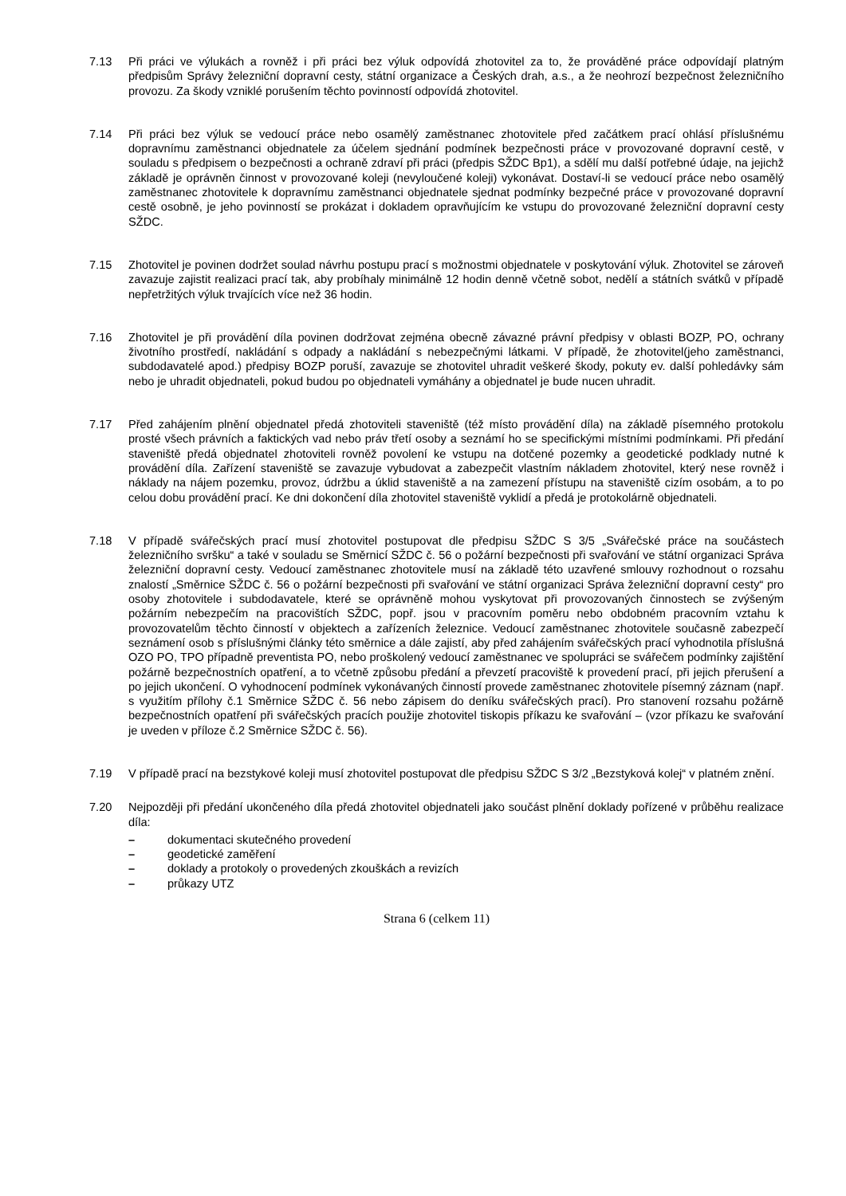7.13 Při práci ve výlukách a rovněž i při práci bez výluk odpovídá zhotovitel za to, že prováděné práce odpovídají platným předpisům Správy železniční dopravní cesty, státní organizace a Českých drah, a.s., a že neohrozí bezpečnost železničního provozu. Za škody vzniklé porušením těchto povinností odpovídá zhotovitel.
7.14 Při práci bez výluk se vedoucí práce nebo osamělý zaměstnanec zhotovitele před začátkem prací ohlásí příslušnému dopravnímu zaměstnanci objednatele za účelem sjednání podmínek bezpečnosti práce v provozované dopravní cestě, v souladu s předpisem o bezpečnosti a ochraně zdraví při práci (předpis SŽDC Bp1), a sdělí mu další potřebné údaje, na jejichž základě je oprávněn činnost v provozované koleji (nevyloučené koleji) vykonávat. Dostaví-li se vedoucí práce nebo osamělý zaměstnanec zhotovitele k dopravnímu zaměstnanci objednatele sjednat podmínky bezpečné práce v provozované dopravní cestě osobně, je jeho povinností se prokázat i dokladem opravňujícím ke vstupu do provozované železniční dopravní cesty SŽDC.
7.15 Zhotovitel je povinen dodržet soulad návrhu postupu prací s možnostmi objednatele v poskytování výluk. Zhotovitel se zároveň zavazuje zajistit realizaci prací tak, aby probíhaly minimálně 12 hodin denně včetně sobot, nedělí a státních svátků v případě nepřetržitých výluk trvajících více než 36 hodin.
7.16 Zhotovitel je při provádění díla povinen dodržovat zejména obecně závazné právní předpisy v oblasti BOZP, PO, ochrany životního prostředí, nakládání s odpady a nakládání s nebezpečnými látkami. V případě, že zhotovitel(jeho zaměstnanci, subdodavatelé apod.) předpisy BOZP poruší, zavazuje se zhotovitel uhradit veškeré škody, pokuty ev. další pohledávky sám nebo je uhradit objednateli, pokud budou po objednateli vymáhány a objednatel je bude nucen uhradit.
7.17 Před zahájením plnění objednatel předá zhotoviteli staveniště (též místo provádění díla) na základě písemného protokolu prosté všech právních a faktických vad nebo práv třetí osoby a seznámí ho se specifickými místními podmínkami. Při předání staveniště předá objednatel zhotoviteli rovněž povolení ke vstupu na dotčené pozemky a geodetické podklady nutné k provádění díla. Zařízení staveniště se zavazuje vybudovat a zabezpečit vlastním nákladem zhotovitel, který nese rovněž i náklady na nájem pozemku, provoz, údržbu a úklid staveniště a na zamezení přístupu na staveniště cizím osobám, a to po celou dobu provádění prací. Ke dni dokončení díla zhotovitel staveniště vyklidí a předá je protokolárně objednateli.
7.18 V případě svářečských prací musí zhotovitel postupovat dle předpisu SŽDC S 3/5 „Svářečské práce na součástech železničního svršku“ a také v souladu se Směrnicí SŽDC č. 56 o požární bezpečnosti při svařování ve státní organizaci Správa železniční dopravní cesty. Vedoucí zaměstnanec zhotovitele musí na základě této uzavřené smlouvy rozhodnout o rozsahu znalostí „Směrnice SŽDC č. 56 o požární bezpečnosti při svařování ve státní organizaci Správa železniční dopravní cesty“ pro osoby zhotovitele i subdodavatele, které se oprávněně mohou vyskytovat při provozovaných činnostech se zvýšeným požárním nebezpečím na pracovištích SŽDC, popř. jsou v pracovním poměru nebo obdobném pracovním vztahu k provozovatelům těchto činností v objektech a zařízeních železnice. Vedoucí zaměstnanec zhotovitele současně zabezpečí seznámení osob s příslušnými články této směrnice a dále zajistí, aby před zahájením svářečských prací vyhodnotila příslušná OZO PO, TPO případně preventista PO, nebo proškolený vedoucí zaměstnanec ve spolupráci se svářečem podmínky zajištění požárně bezpečnostních opatření, a to včetně způsobu předání a převzetí pracoviště k provedení prací, při jejich přerušení a po jejich ukončení. O vyhodnocení podmínek vykonávaných činností provede zaměstnanec zhotovitele písemný záznam (např. s využitím přílohy č.1 Směrnice SŽDC č. 56 nebo zápisem do deníku svářečských prací). Pro stanovení rozsahu požárně bezpečnostních opatření při svářečských pracích použije zhotovitel tiskopis příkazu ke svařování – (vzor příkazu ke svařování je uveden v příloze č.2 Směrnice SŽDC č. 56).
7.19 V případě prací na bezstykové koleji musí zhotovitel postupovat dle předpisu SŽDC S 3/2 „Bezstyková kolej“ v platném znění.
7.20 Nejpozději při předání ukončeného díla předá zhotovitel objednateli jako součást plnění doklady pořízené v průběhu realizace díla:
– dokumentaci skutečného provedení
– geodetické zaměření
– doklady a protokoly o provedených zkouškách a revizích
– průkazy UTZ
Strana 6 (celkem 11)